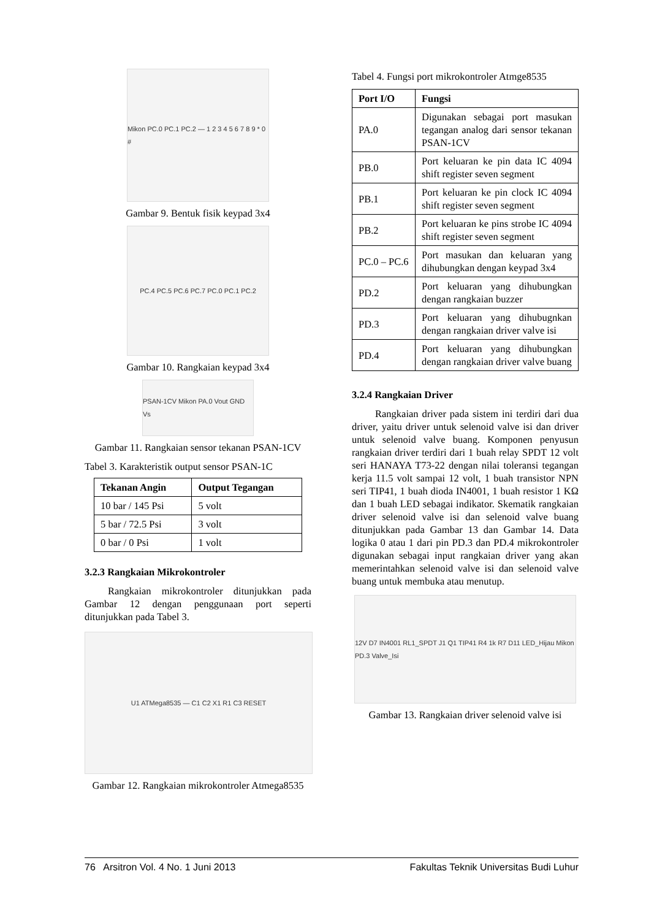Mikon PC.0 PC.1 PC.2 — 1 2 3 4 5 6 7 8 9 * 0 #
Gambar 9. Bentuk fisik keypad 3x4
PC.4 PC.5 PC.6 PC.7 PC.0 PC.1 PC.2
Gambar 10. Rangkaian keypad 3x4
PSAN-1CV Mikon PA.0 Vout GND Vs
Gambar 11. Rangkaian sensor tekanan PSAN-1CV
Tabel 3. Karakteristik output sensor PSAN-1C
| Tekanan Angin | Output Tegangan |
| --- | --- |
| 10 bar / 145 Psi | 5 volt |
| 5 bar / 72.5 Psi | 3 volt |
| 0 bar / 0 Psi | 1 volt |
3.2.3 Rangkaian Mikrokontroler
Rangkaian mikrokontroler ditunjukkan pada Gambar 12 dengan penggunaan port seperti ditunjukkan pada Tabel 3.
U1 ATMega8535 — C1 C2 X1 R1 C3 RESET
Gambar 12. Rangkaian mikrokontroler Atmega8535
Tabel 4. Fungsi port mikrokontroler Atmge8535
| Port I/O | Fungsi |
| --- | --- |
| PA.0 | Digunakan sebagai port masukan tegangan analog dari sensor tekanan PSAN-1CV |
| PB.0 | Port keluaran ke pin data IC 4094 shift register seven segment |
| PB.1 | Port keluaran ke pin clock IC 4094 shift register seven segment |
| PB.2 | Port keluaran ke pins strobe IC 4094 shift register seven segment |
| PC.0 – PC.6 | Port masukan dan keluaran yang dihubungkan dengan keypad 3x4 |
| PD.2 | Port keluaran yang dihubungkan dengan rangkaian buzzer |
| PD.3 | Port keluaran yang dihubugnkan dengan rangkaian driver valve isi |
| PD.4 | Port keluaran yang dihubungkan dengan rangkaian driver valve buang |
3.2.4 Rangkaian Driver
Rangkaian driver pada sistem ini terdiri dari dua driver, yaitu driver untuk selenoid valve isi dan driver untuk selenoid valve buang. Komponen penyusun rangkaian driver terdiri dari 1 buah relay SPDT 12 volt seri HANAYA T73-22 dengan nilai toleransi tegangan kerja 11.5 volt sampai 12 volt, 1 buah transistor NPN seri TIP41, 1 buah dioda IN4001, 1 buah resistor 1 KΩ dan 1 buah LED sebagai indikator. Skematik rangkaian driver selenoid valve isi dan selenoid valve buang ditunjukkan pada Gambar 13 dan Gambar 14. Data logika 0 atau 1 dari pin PD.3 dan PD.4 mikrokontroler digunakan sebagai input rangkaian driver yang akan memerintahkan selenoid valve isi dan selenoid valve buang untuk membuka atau menutup.
12V D7 IN4001 RL1_SPDT J1 Q1 TIP41 R4 1k R7 D11 LED_Hijau Mikon PD.3 Valve_Isi
Gambar 13. Rangkaian driver selenoid valve isi
76 Arsitron Vol. 4 No. 1 Juni 2013 Fakultas Teknik Universitas Budi Luhur